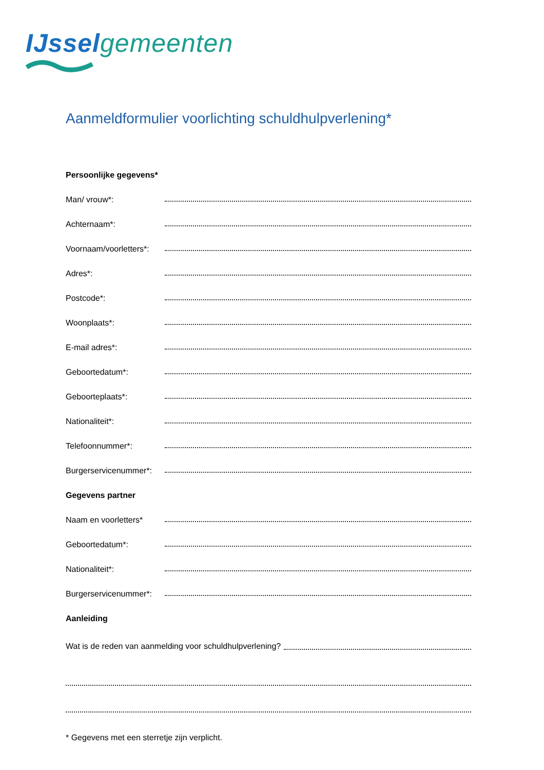IJssel gemeenten
Aanmeldformulier voorlichting schuldhulpverlening*
Persoonlijke gegevens*
Man/ vrouw*:
Achternaam*:
Voornaam/voorletters*:
Adres*:
Postcode*:
Woonplaats*:
E-mail adres*:
Geboortedatum*:
Geboorteplaats*:
Nationaliteit*:
Telefoonnummer*:
Burgerservicenummer*:
Gegevens partner
Naam en voorletters*
Geboortedatum*:
Nationaliteit*:
Burgerservicenummer*:
Aanleiding
Wat is de reden van aanmelding voor schuldhulpverlening?
* Gegevens met een sterretje zijn verplicht.